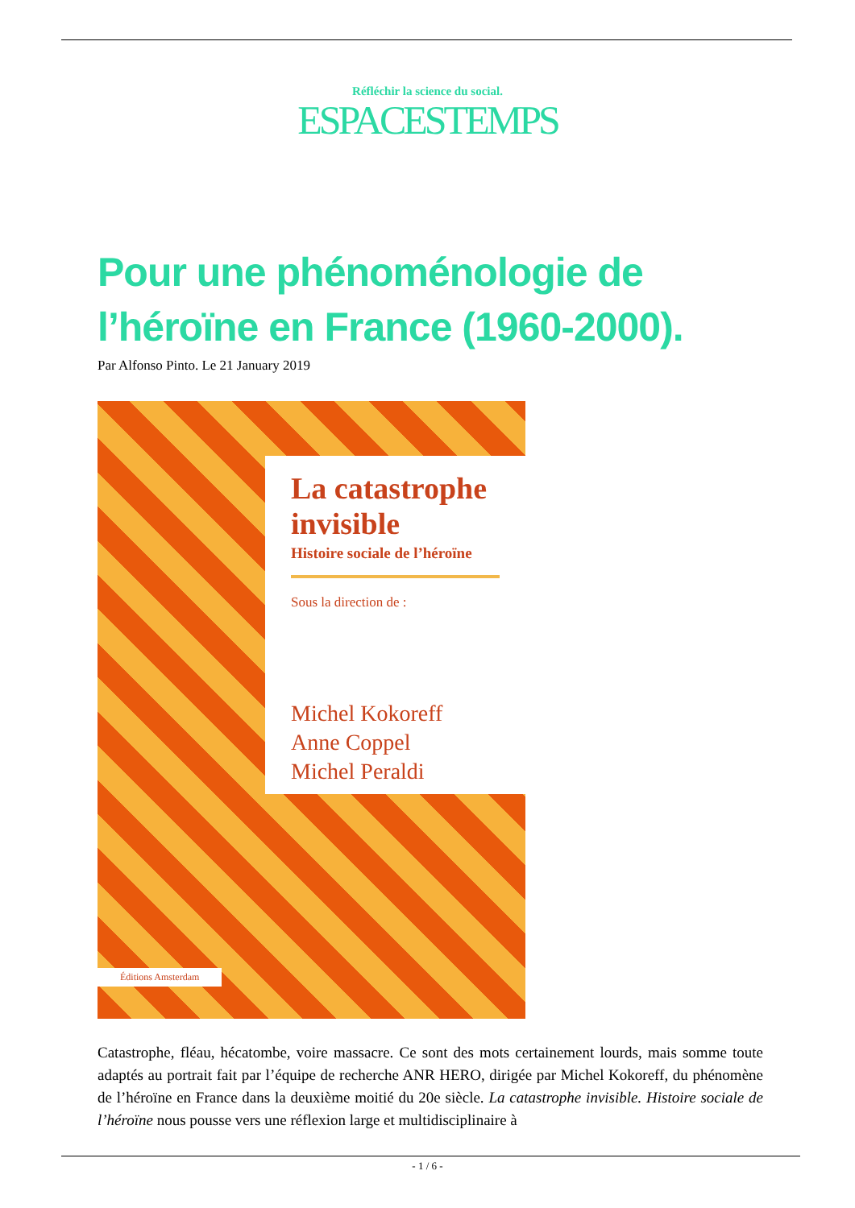Réfléchir la science du social.
ESPACESTEMPS
Pour une phénoménologie de l’héroïne en France (1960-2000).
Par Alfonso Pinto. Le 21 January 2019
La catastrophe invisible
Histoire sociale de l’héroïne
Sous la direction de :
Michel Kokoreff
Anne Coppel
Michel Peraldi
Éditions Amsterdam
Catastrophe, fléau, hécatombe, voire massacre. Ce sont des mots certainement lourds, mais somme toute adaptés au portrait fait par l’équipe de recherche ANR HERO, dirigée par Michel Kokoreff, du phénomène de l’héroïne en France dans la deuxième moitié du 20e siècle. La catastrophe invisible. Histoire sociale de l’héroïne nous pousse vers une réflexion large et multidisciplinaire à
- 1 / 6 -